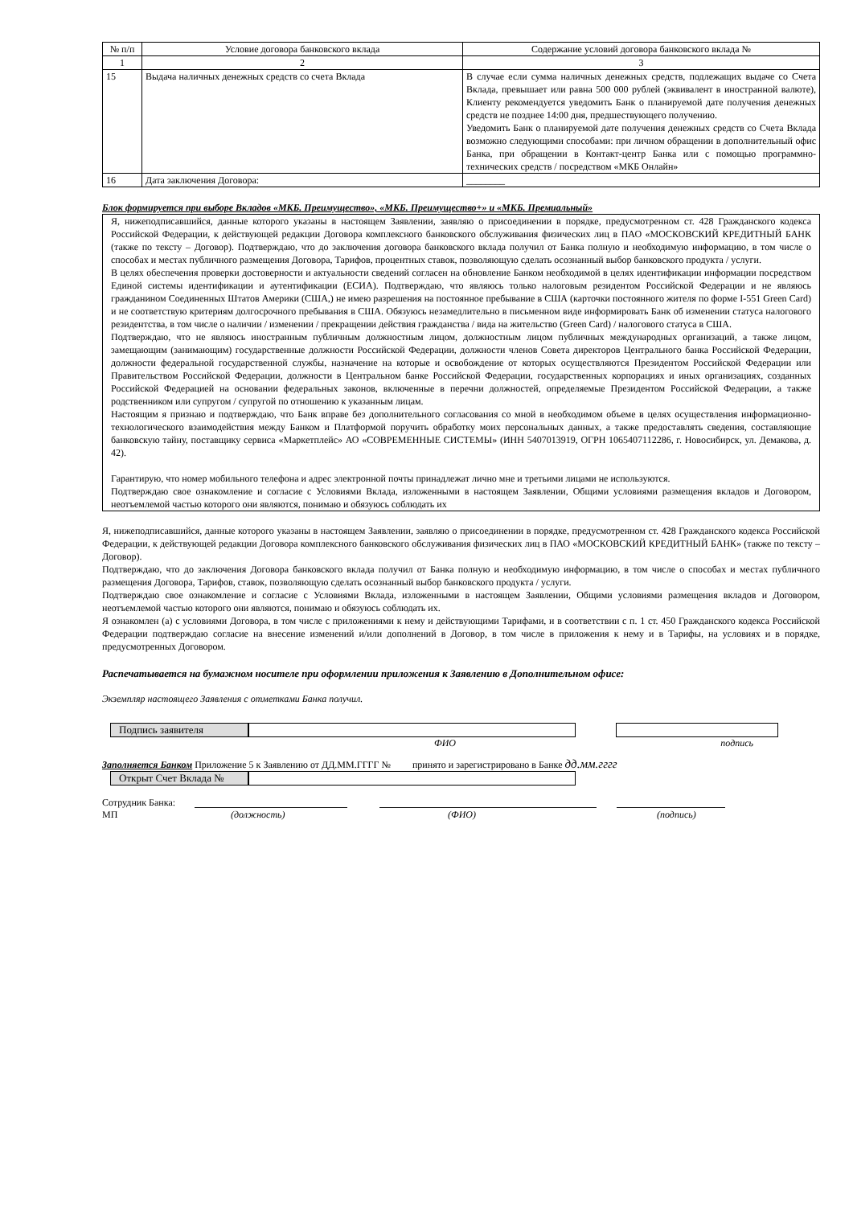| № п/п | Условие договора банковского вклада | Содержание условий договора банковского вклада № |
| 1 | 2 | 3 |
| 15 | Выдача наличных денежных средств со счета Вклада | В случае если сумма наличных денежных средств, подлежащих выдаче со Счета Вклада, превышает или равна 500 000 рублей (эквивалент в иностранной валюте), Клиенту рекомендуется уведомить Банк о планируемой дате получения денежных средств не позднее 14:00 дня, предшествующего получению. Уведомить Банк о планируемой дате получения денежных средств со Счета Вклада возможно следующими способами: при личном обращении в дополнительный офис Банка, при обращении в Контакт-центр Банка или с помощью программно-технических средств / посредством «МКБ Онлайн» |
| 16 | Дата заключения Договора: | ________ |
Блок формируется при выборе Вкладов «МКБ. Преимущество», «МКБ. Преимущество+» и «МКБ. Премиальный»
Я, нижеподписавшийся, данные которого указаны в настоящем Заявлении, заявляю о присоединении в порядке, предусмотренном ст. 428 Гражданского кодекса Российской Федерации, к действующей редакции Договора комплексного банковского обслуживания физических лиц в ПАО «МОСКОВСКИЙ КРЕДИТНЫЙ БАНК (также по тексту – Договор). Подтверждаю, что до заключения договора банковского вклада получил от Банка полную и необходимую информацию, в том числе о способах и местах публичного размещения Договора, Тарифов, процентных ставок, позволяющую сделать осознанный выбор банковского продукта / услуги.
В целях обеспечения проверки достоверности и актуальности сведений согласен на обновление Банком необходимой в целях идентификации информации посредством Единой системы идентификации и аутентификации (ЕСИА). Подтверждаю, что являюсь только налоговым резидентом Российской Федерации и не являюсь гражданином Соединенных Штатов Америки (США,) не имею разрешения на постоянное пребывание в США (карточки постоянного жителя по форме I-551 Green Card) и не соответствую критериям долгосрочного пребывания в США. Обязуюсь незамедлительно в письменном виде информировать Банк об изменении статуса налогового резидентства, в том числе о наличии / изменении / прекращении действия гражданства / вида на жительство (Green Card) / налогового статуса в США.
Подтверждаю, что не являюсь иностранным публичным должностным лицом, должностным лицом публичных международных организаций, а также лицом, замещающим (занимающим) государственные должности Российской Федерации, должности членов Совета директоров Центрального банка Российской Федерации, должности федеральной государственной службы, назначение на которые и освобождение от которых осуществляются Президентом Российской Федерации или Правительством Российской Федерации, должности в Центральном банке Российской Федерации, государственных корпорациях и иных организациях, созданных Российской Федерацией на основании федеральных законов, включенные в перечни должностей, определяемые Президентом Российской Федерации, а также родственником или супругом / супругой по отношению к указанным лицам.
Настоящим я признаю и подтверждаю, что Банк вправе без дополнительного согласования со мной в необходимом объеме в целях осуществления информационно-технологического взаимодействия между Банком и Платформой поручить обработку моих персональных данных, а также предоставлять сведения, составляющие банковскую тайну, поставщику сервиса «Маркетплейс» АО «СОВРЕМЕННЫЕ СИСТЕМЫ» (ИНН 5407013919, ОГРН 1065407112286, г. Новосибирск, ул. Демакова, д. 42).
Гарантирую, что номер мобильного телефона и адрес электронной почты принадлежат лично мне и третьими лицами не используются.
Подтверждаю свое ознакомление и согласие с Условиями Вклада, изложенными в настоящем Заявлении, Общими условиями размещения вкладов и Договором, неотъемлемой частью которого они являются, понимаю и обязуюсь соблюдать их
Я, нижеподписавшийся, данные которого указаны в настоящем Заявлении, заявляю о присоединении в порядке, предусмотренном ст. 428 Гражданского кодекса Российской Федерации, к действующей редакции Договора комплексного банковского обслуживания физических лиц в ПАО «МОСКОВСКИЙ КРЕДИТНЫЙ БАНК» (также по тексту – Договор).
Подтверждаю, что до заключения Договора банковского вклада получил от Банка полную и необходимую информацию, в том числе о способах и местах публичного размещения Договора, Тарифов, ставок, позволяющую сделать осознанный выбор банковского продукта / услуги.
Подтверждаю свое ознакомление и согласие с Условиями Вклада, изложенными в настоящем Заявлении, Общими условиями размещения вкладов и Договором, неотъемлемой частью которого они являются, понимаю и обязуюсь соблюдать их.
Я ознакомлен (а) с условиями Договора, в том числе с приложениями к нему и действующими Тарифами, и в соответствии с п. 1 ст. 450 Гражданского кодекса Российской Федерации подтверждаю согласие на внесение изменений и/или дополнений в Договор, в том числе в приложения к нему и в Тарифы, на условиях и в порядке, предусмотренных Договором.
Распечатывается на бумажном носителе при оформлении приложения к Заявлению в Дополнительном офисе:
Экземпляр настоящего Заявления с отметками Банка получил.
Подпись заявителя
ФИО подпись
Заполняется Банком Приложение 5 к Заявлению от ДД.ММ.ГГГГ № принято и зарегистрировано в Банке дд.мм.гггг
Открыт Счет Вклада №
Сотрудник Банка:
МП (должность) (ФИО) (подпись)